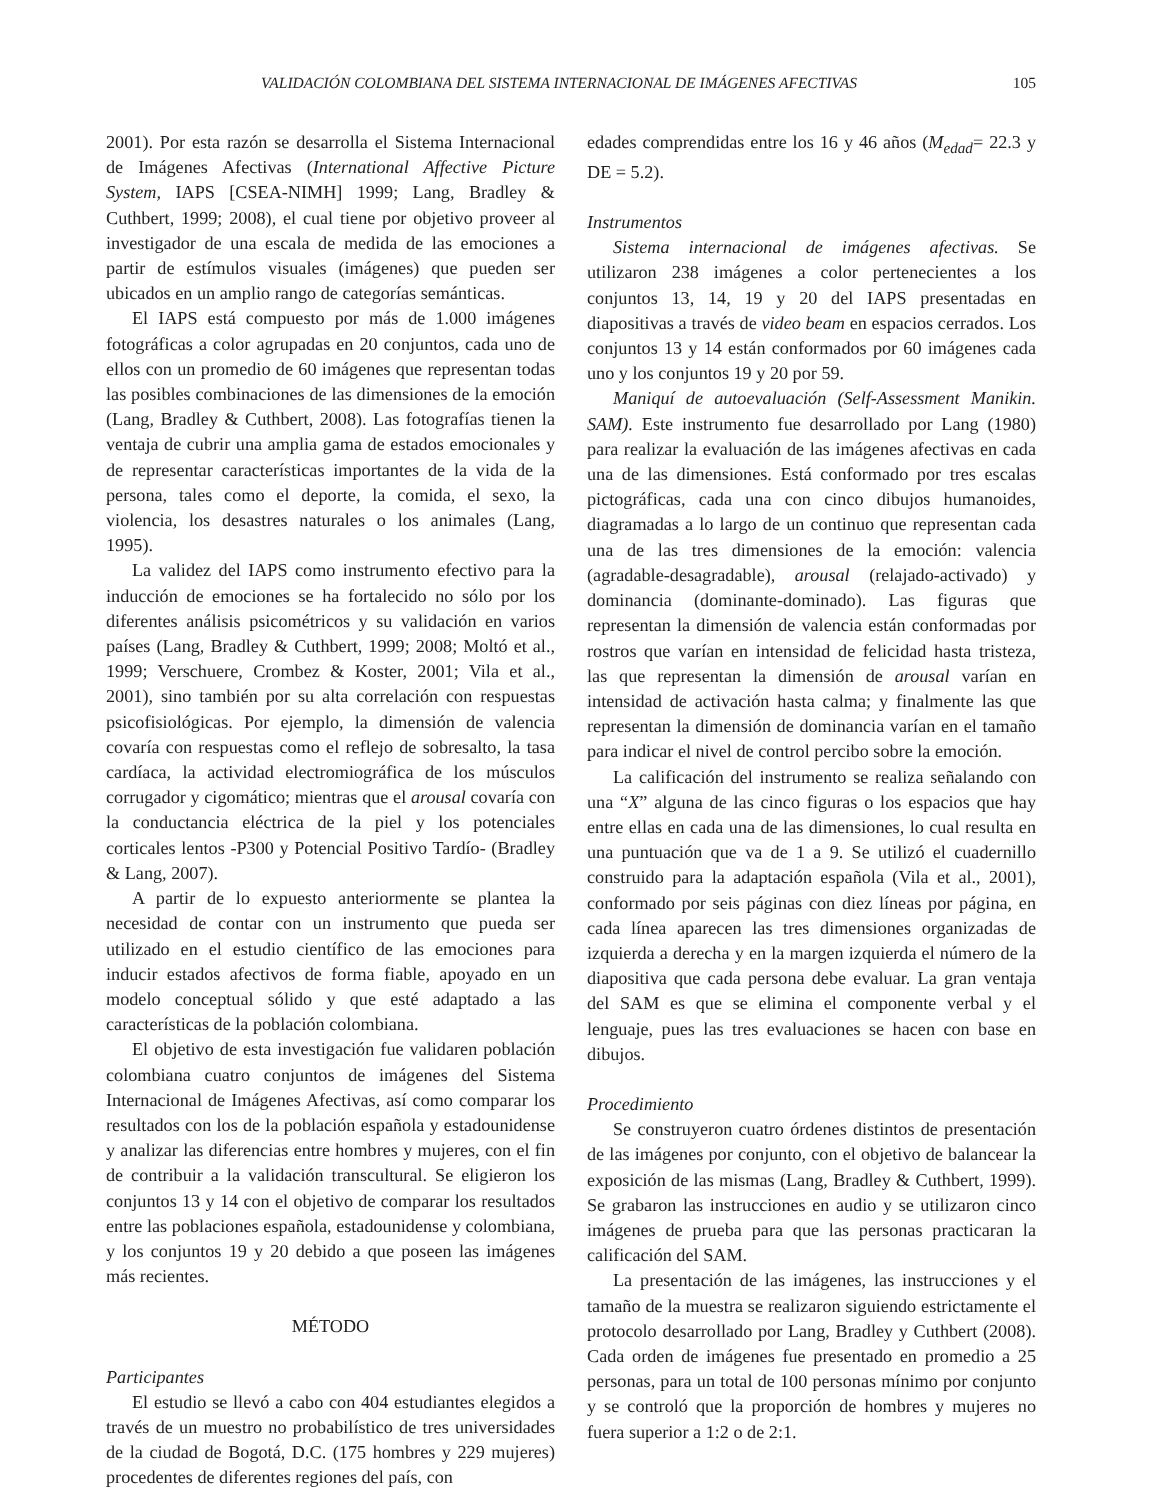VALIDACIÓN COLOMBIANA DEL SISTEMA INTERNACIONAL DE IMÁGENES AFECTIVAS 105
2001). Por esta razón se desarrolla el Sistema Internacional de Imágenes Afectivas (International Affective Picture System, IAPS [CSEA-NIMH] 1999; Lang, Bradley & Cuthbert, 1999; 2008), el cual tiene por objetivo proveer al investigador de una escala de medida de las emociones a partir de estímulos visuales (imágenes) que pueden ser ubicados en un amplio rango de categorías semánticas.
El IAPS está compuesto por más de 1.000 imágenes fotográficas a color agrupadas en 20 conjuntos, cada uno de ellos con un promedio de 60 imágenes que representan todas las posibles combinaciones de las dimensiones de la emoción (Lang, Bradley & Cuthbert, 2008). Las fotografías tienen la ventaja de cubrir una amplia gama de estados emocionales y de representar características importantes de la vida de la persona, tales como el deporte, la comida, el sexo, la violencia, los desastres naturales o los animales (Lang, 1995).
La validez del IAPS como instrumento efectivo para la inducción de emociones se ha fortalecido no sólo por los diferentes análisis psicométricos y su validación en varios países (Lang, Bradley & Cuthbert, 1999; 2008; Moltó et al., 1999; Verschuere, Crombez & Koster, 2001; Vila et al., 2001), sino también por su alta correlación con respuestas psicofisiológicas. Por ejemplo, la dimensión de valencia covaría con respuestas como el reflejo de sobresalto, la tasa cardíaca, la actividad electromiográfica de los músculos corrugador y cigomático; mientras que el arousal covaría con la conductancia eléctrica de la piel y los potenciales corticales lentos -P300 y Potencial Positivo Tardío- (Bradley & Lang, 2007).
A partir de lo expuesto anteriormente se plantea la necesidad de contar con un instrumento que pueda ser utilizado en el estudio científico de las emociones para inducir estados afectivos de forma fiable, apoyado en un modelo conceptual sólido y que esté adaptado a las características de la población colombiana.
El objetivo de esta investigación fue validaren población colombiana cuatro conjuntos de imágenes del Sistema Internacional de Imágenes Afectivas, así como comparar los resultados con los de la población española y estadounidense y analizar las diferencias entre hombres y mujeres, con el fin de contribuir a la validación transcultural. Se eligieron los conjuntos 13 y 14 con el objetivo de comparar los resultados entre las poblaciones española, estadounidense y colombiana, y los conjuntos 19 y 20 debido a que poseen las imágenes más recientes.
MÉTODO
Participantes
El estudio se llevó a cabo con 404 estudiantes elegidos a través de un muestro no probabilístico de tres universidades de la ciudad de Bogotá, D.C. (175 hombres y 229 mujeres) procedentes de diferentes regiones del país, con
edades comprendidas entre los 16 y 46 años (M<sub>edad</sub>= 22.3 y DE = 5.2).
Instrumentos
Sistema internacional de imágenes afectivas. Se utilizaron 238 imágenes a color pertenecientes a los conjuntos 13, 14, 19 y 20 del IAPS presentadas en diapositivas a través de video beam en espacios cerrados. Los conjuntos 13 y 14 están conformados por 60 imágenes cada uno y los conjuntos 19 y 20 por 59.
Maniquí de autoevaluación (Self-Assessment Manikin. SAM). Este instrumento fue desarrollado por Lang (1980) para realizar la evaluación de las imágenes afectivas en cada una de las dimensiones. Está conformado por tres escalas pictográficas, cada una con cinco dibujos humanoides, diagramadas a lo largo de un continuo que representan cada una de las tres dimensiones de la emoción: valencia (agradable-desagradable), arousal (relajado-activado) y dominancia (dominante-dominado). Las figuras que representan la dimensión de valencia están conformadas por rostros que varían en intensidad de felicidad hasta tristeza, las que representan la dimensión de arousal varían en intensidad de activación hasta calma; y finalmente las que representan la dimensión de dominancia varían en el tamaño para indicar el nivel de control percibo sobre la emoción.
La calificación del instrumento se realiza señalando con una “X” alguna de las cinco figuras o los espacios que hay entre ellas en cada una de las dimensiones, lo cual resulta en una puntuación que va de 1 a 9. Se utilizó el cuadernillo construido para la adaptación española (Vila et al., 2001), conformado por seis páginas con diez líneas por página, en cada línea aparecen las tres dimensiones organizadas de izquierda a derecha y en la margen izquierda el número de la diapositiva que cada persona debe evaluar. La gran ventaja del SAM es que se elimina el componente verbal y el lenguaje, pues las tres evaluaciones se hacen con base en dibujos.
Procedimiento
Se construyeron cuatro órdenes distintos de presentación de las imágenes por conjunto, con el objetivo de balancear la exposición de las mismas (Lang, Bradley & Cuthbert, 1999). Se grabaron las instrucciones en audio y se utilizaron cinco imágenes de prueba para que las personas practicaran la calificación del SAM.
La presentación de las imágenes, las instrucciones y el tamaño de la muestra se realizaron siguiendo estrictamente el protocolo desarrollado por Lang, Bradley y Cuthbert (2008). Cada orden de imágenes fue presentado en promedio a 25 personas, para un total de 100 personas mínimo por conjunto y se controló que la proporción de hombres y mujeres no fuera superior a 1:2 o de 2:1.